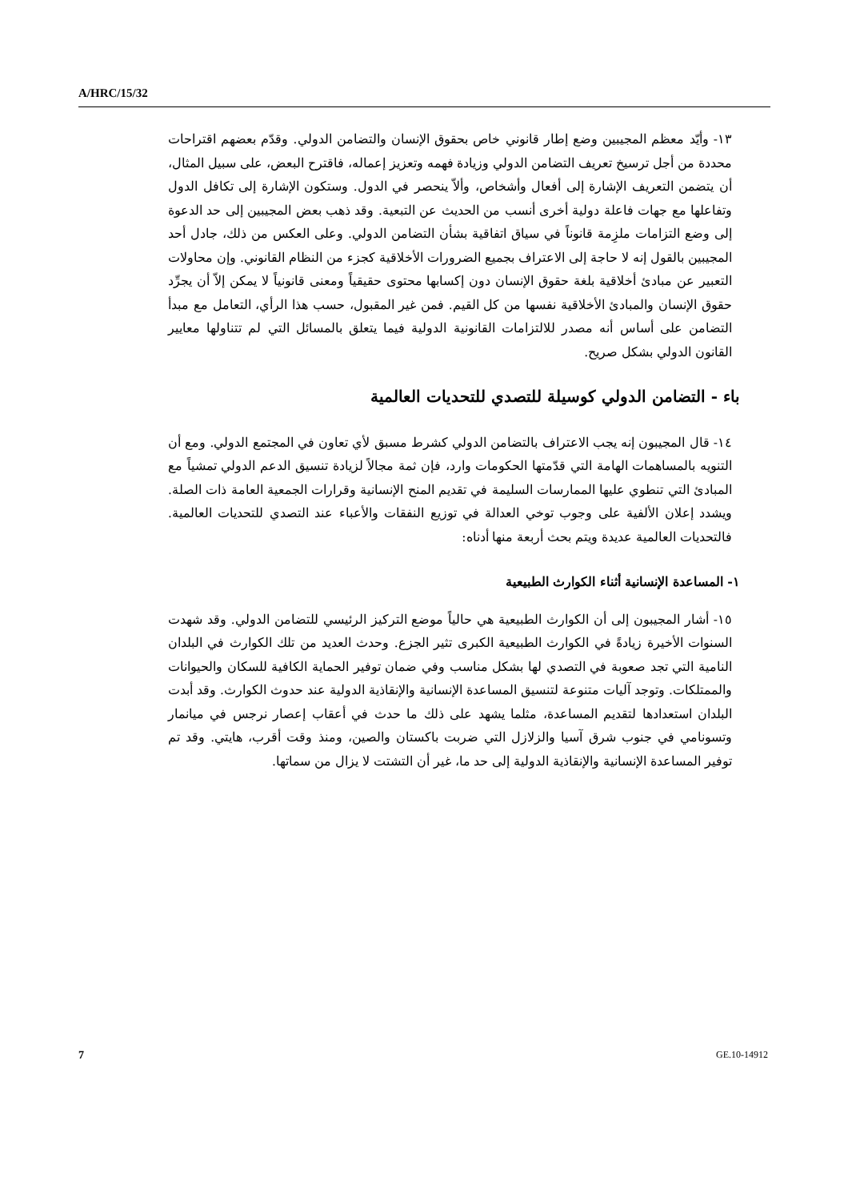A/HRC/15/32
١٣- وأيّد معظم المجيبين وضع إطار قانوني خاص بحقوق الإنسان والتضامن الدولي. وقدّم بعضهم اقتراحات محددة من أجل ترسيخ تعريف التضامن الدولي وزيادة فهمه وتعزيز إعماله، فاقترح البعض، على سبيل المثال، أن يتضمن التعريف الإشارة إلى أفعال وأشخاص، وألاّ ينحصر في الدول. وستكون الإشارة إلى تكافل الدول وتفاعلها مع جهات فاعلة دولية أخرى أنسب من الحديث عن التبعية. وقد ذهب بعض المجيبين إلى حد الدعوة إلى وضع التزامات ملزِمة قانوناً في سياق اتفاقية بشأن التضامن الدولي. وعلى العكس من ذلك، جادل أحد المجيبين بالقول إنه لا حاجة إلى الاعتراف بجميع الضرورات الأخلاقية كجزء من النظام القانوني. وإن محاولات التعبير عن مبادئ أخلاقية بلغة حقوق الإنسان دون إكسابها محتوى حقيقياً ومعنى قانونياً لا يمكن إلاّ أن يجرِّد حقوق الإنسان والمبادئ الأخلاقية نفسها من كل القيم. فمن غير المقبول، حسب هذا الرأي، التعامل مع مبدأ التضامن على أساس أنه مصدر للالتزامات القانونية الدولية فيما يتعلق بالمسائل التي لم تتناولها معايير القانون الدولي بشكل صريح.
باء - التضامن الدولي كوسيلة للتصدي للتحديات العالمية
١٤- قال المجيبون إنه يجب الاعتراف بالتضامن الدولي كشرط مسبق لأي تعاون في المجتمع الدولي. ومع أن التنويه بالمساهمات الهامة التي قدّمتها الحكومات وارد، فإن ثمة مجالاً لزيادة تنسيق الدعم الدولي تمشياً مع المبادئ التي تنطوي عليها الممارسات السليمة في تقديم المنح الإنسانية وقرارات الجمعية العامة ذات الصلة. ويشدد إعلان الألفية على وجوب توخي العدالة في توزيع النفقات والأعباء عند التصدي للتحديات العالمية. فالتحديات العالمية عديدة ويتم بحث أربعة منها أدناه:
١- المساعدة الإنسانية أثناء الكوارث الطبيعية
١٥- أشار المجيبون إلى أن الكوارث الطبيعية هي حالياً موضع التركيز الرئيسي للتضامن الدولي. وقد شهدت السنوات الأخيرة زيادةً في الكوارث الطبيعية الكبرى تثير الجزع. وحدث العديد من تلك الكوارث في البلدان النامية التي تجد صعوبة في التصدي لها بشكل مناسب وفي ضمان توفير الحماية الكافية للسكان والحيوانات والممتلكات. وتوجد آليات متنوعة لتنسيق المساعدة الإنسانية والإنقاذية الدولية عند حدوث الكوارث. وقد أبدت البلدان استعدادها لتقديم المساعدة، مثلما يشهد على ذلك ما حدث في أعقاب إعصار نرجس في ميانمار وتسونامي في جنوب شرق آسيا والزلازل التي ضربت باكستان والصين، ومنذ وقت أقرب، هايتي. وقد تم توفير المساعدة الإنسانية والإنقاذية الدولية إلى حد ما، غير أن التشتت لا يزال من سماتها.
7 GE.10-14912